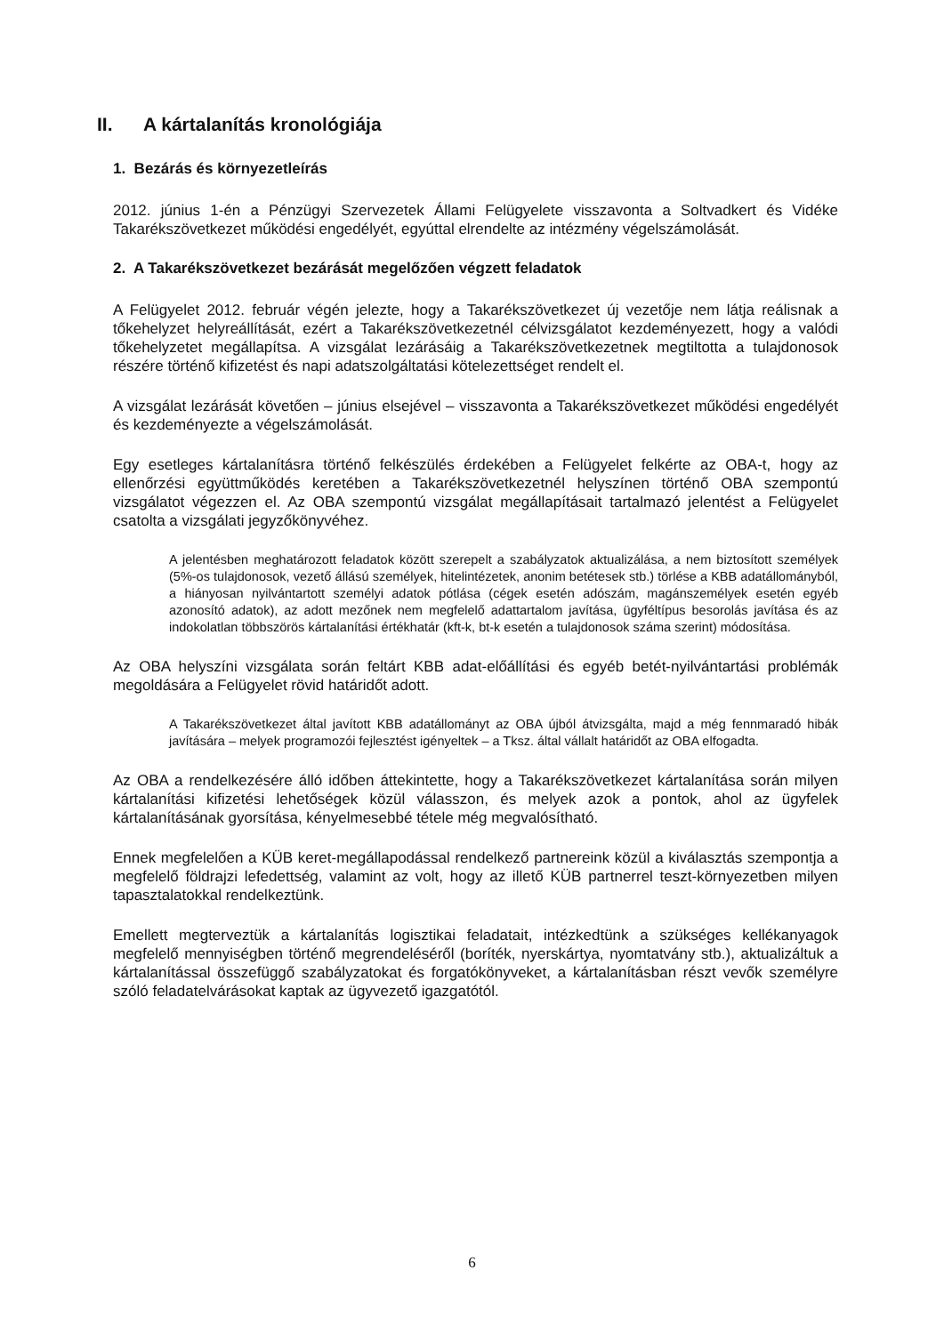II. A kártalanítás kronológiája
1. Bezárás és környezetleírás
2012. június 1-én a Pénzügyi Szervezetek Állami Felügyelete visszavonta a Soltvadkert és Vidéke Takarékszövetkezet működési engedélyét, egyúttal elrendelte az intézmény végelszámolását.
2. A Takarékszövetkezet bezárását megelőzően végzett feladatok
A Felügyelet 2012. február végén jelezte, hogy a Takarékszövetkezet új vezetője nem látja reálisnak a tőkehelyzet helyreállítását, ezért a Takarékszövetkezetnél célvizsgálatot kezdeményezett, hogy a valódi tőkehelyzetet megállapítsa. A vizsgálat lezárásáig a Takarékszövetkezetnek megtiltotta a tulajdonosok részére történő kifizetést és napi adatszolgáltatási kötelezettséget rendelt el.
A vizsgálat lezárását követően – június elsejével – visszavonta a Takarékszövetkezet működési engedélyét és kezdeményezte a végelszámolását.
Egy esetleges kártalanításra történő felkészülés érdekében a Felügyelet felkérte az OBA-t, hogy az ellenőrzési együttműködés keretében a Takarékszövetkezetnél helyszínen történő OBA szempontú vizsgálatot végezzen el. Az OBA szempontú vizsgálat megállapításait tartalmazó jelentést a Felügyelet csatolta a vizsgálati jegyzőkönyvéhez.
A jelentésben meghatározott feladatok között szerepelt a szabályzatok aktualizálása, a nem biztosított személyek (5%-os tulajdonosok, vezető állású személyek, hitelintézetek, anonim betétesek stb.) törlése a KBB adatállományból, a hiányosan nyilvántartott személyi adatok pótlása (cégek esetén adószám, magánszemélyek esetén egyéb azonosító adatok), az adott mezőnek nem megfelelő adattartalom javítása, ügyféltípus besorolás javítása és az indokolatlan többszörös kártalanítási értékhatár (kft-k, bt-k esetén a tulajdonosok száma szerint) módosítása.
Az OBA helyszíni vizsgálata során feltárt KBB adat-előállítási és egyéb betét-nyilvántartási problémák megoldására a Felügyelet rövid határidőt adott.
A Takarékszövetkezet által javított KBB adatállományt az OBA újból átvizsgálta, majd a még fennmaradó hibák javítására – melyek programozói fejlesztést igényeltek – a Tksz. által vállalt határidőt az OBA elfogadta.
Az OBA a rendelkezésére álló időben áttekintette, hogy a Takarékszövetkezet kártalanítása során milyen kártalanítási kifizetési lehetőségek közül válasszon, és melyek azok a pontok, ahol az ügyfelek kártalanításának gyorsítása, kényelmesebbé tétele még megvalósítható.
Ennek megfelelően a KÜB keret-megállapodással rendelkező partnereink közül a kiválasztás szempontja a megfelelő földrajzi lefedettség, valamint az volt, hogy az illető KÜB partnerrel teszt-környezetben milyen tapasztalatokkal rendelkeztünk.
Emellett megterveztük a kártalanítás logisztikai feladatait, intézkedtünk a szükséges kellékanyagok megfelelő mennyiségben történő megrendeléséről (boríték, nyerskártya, nyomtatvány stb.), aktualizáltuk a kártalanítással összefüggő szabályzatokat és forgatókönyveket, a kártalanításban részt vevők személyre szóló feladatelvárásokat kaptak az ügyvezető igazgatótól.
6